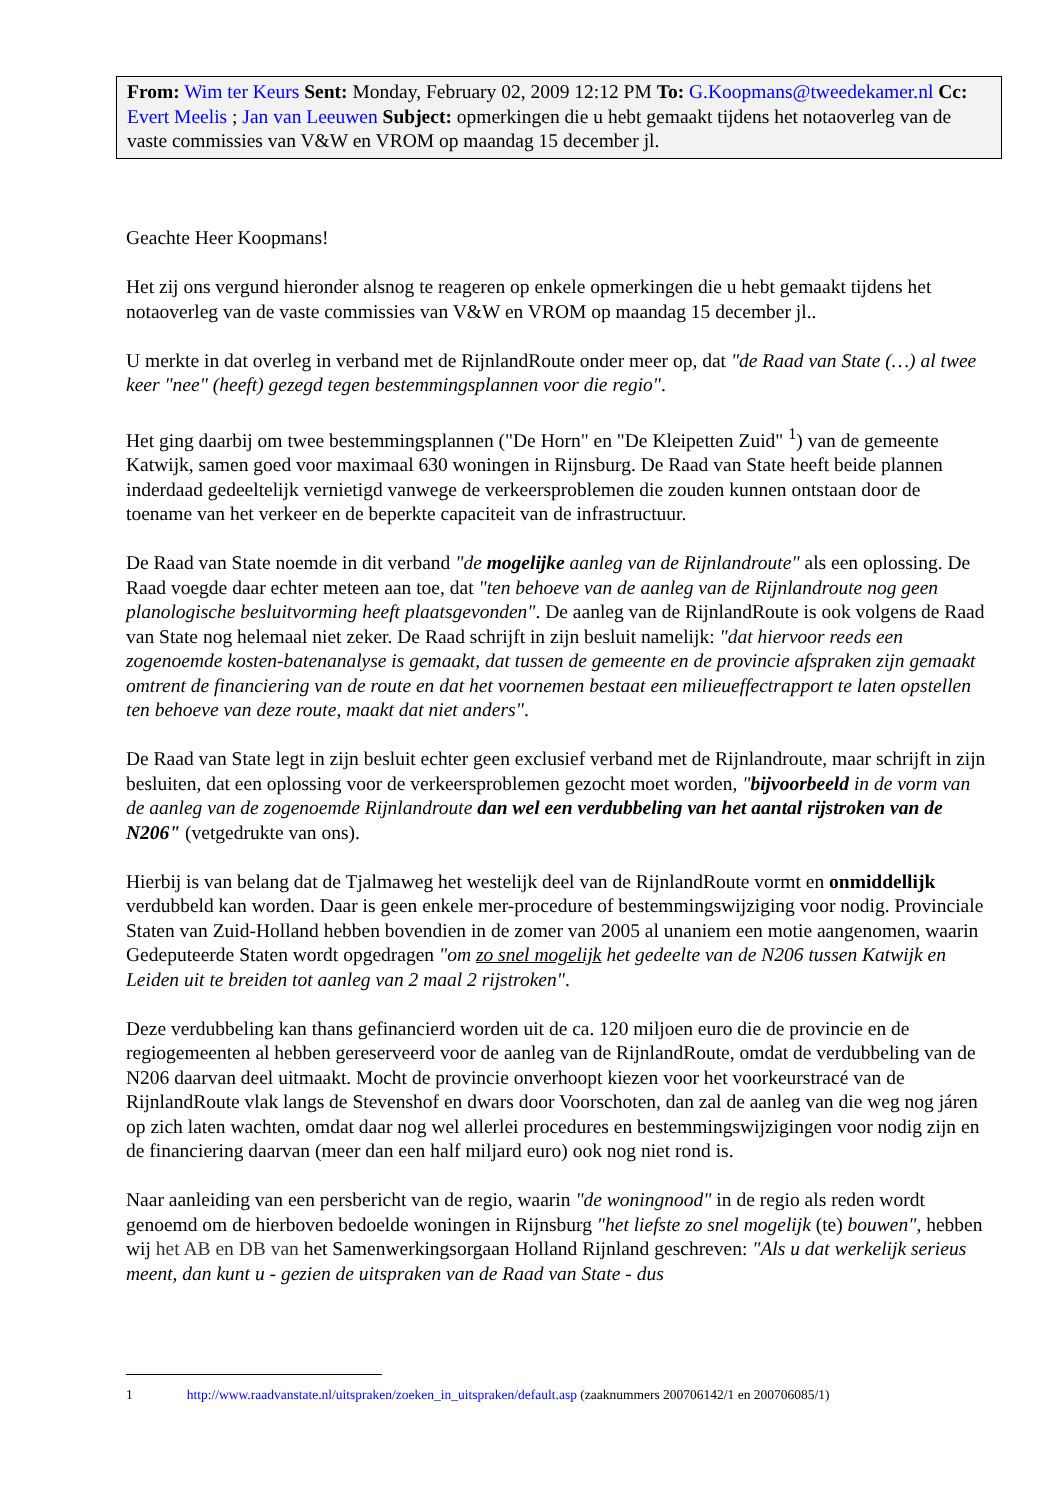From: Wim ter Keurs Sent: Monday, February 02, 2009 12:12 PM To: G.Koopmans@tweedekamer.nl Cc: Evert Meelis ; Jan van Leeuwen Subject: opmerkingen die u hebt gemaakt tijdens het notaoverleg van de vaste commissies van V&W en VROM op maandag 15 december jl.
Geachte Heer Koopmans!
Het zij ons vergund hieronder alsnog te reageren op enkele opmerkingen die u hebt gemaakt tijdens het notaoverleg van de vaste commissies van V&W en VROM op maandag 15 december jl..
U merkte in dat overleg in verband met de RijnlandRoute onder meer op, dat "de Raad van State (…) al twee keer "nee" (heeft) gezegd tegen bestemmingsplannen voor die regio".
Het ging daarbij om twee bestemmingsplannen ("De Horn" en "De Kleipetten Zuid" <sup>1</sup>) van de gemeente Katwijk, samen goed voor maximaal 630 woningen in Rijnsburg. De Raad van State heeft beide plannen inderdaad gedeeltelijk vernietigd vanwege de verkeersproblemen die zouden kunnen ontstaan door de toename van het verkeer en de beperkte capaciteit van de infrastructuur.
De Raad van State noemde in dit verband "de mogelijke aanleg van de Rijnlandroute" als een oplossing. De Raad voegde daar echter meteen aan toe, dat "ten behoeve van de aanleg van de Rijnlandroute nog geen planologische besluitvorming heeft plaatsgevonden". De aanleg van de RijnlandRoute is ook volgens de Raad van State nog helemaal niet zeker. De Raad schrijft in zijn besluit namelijk: "dat hiervoor reeds een zogenoemde kosten-batenanalyse is gemaakt, dat tussen de gemeente en de provincie afspraken zijn gemaakt omtrent de financiering van de route en dat het voornemen bestaat een milieueffectrapport te laten opstellen ten behoeve van deze route, maakt dat niet anders".
De Raad van State legt in zijn besluit echter geen exclusief verband met de Rijnlandroute, maar schrijft in zijn besluiten, dat een oplossing voor de verkeersproblemen gezocht moet worden, "bijvoorbeeld in de vorm van de aanleg van de zogenoemde Rijnlandroute dan wel een verdubbeling van het aantal rijstroken van de N206" (vetgedrukte van ons).
Hierbij is van belang dat de Tjalmaweg het westelijk deel van de RijnlandRoute vormt en onmiddellijk verdubbeld kan worden. Daar is geen enkele mer-procedure of bestemmingswijziging voor nodig. Provinciale Staten van Zuid-Holland hebben bovendien in de zomer van 2005 al unaniem een motie aangenomen, waarin Gedeputeerde Staten wordt opgedragen "om zo snel mogelijk het gedeelte van de N206 tussen Katwijk en Leiden uit te breiden tot aanleg van 2 maal 2 rijstroken".
Deze verdubbeling kan thans gefinancierd worden uit de ca. 120 miljoen euro die de provincie en de regiogemeenten al hebben gereserveerd voor de aanleg van de RijnlandRoute, omdat de verdubbeling van de N206 daarvan deel uitmaakt. Mocht de provincie onverhoopt kiezen voor het voorkeurstracé van de RijnlandRoute vlak langs de Stevenshof en dwars door Voorschoten, dan zal de aanleg van die weg nog járen op zich laten wachten, omdat daar nog wel allerlei procedures en bestemmingswijzigingen voor nodig zijn en de financiering daarvan (meer dan een half miljard euro) ook nog niet rond is.
Naar aanleiding van een persbericht van de regio, waarin "de woningnood" in de regio als reden wordt genoemd om de hierboven bedoelde woningen in Rijnsburg "het liefste zo snel mogelijk (te) bouwen", hebben wij het AB en DB van het Samenwerkingsorgaan Holland Rijnland geschreven: "Als u dat werkelijk serieus meent, dan kunt u - gezien de uitspraken van de Raad van State - dus
1 http://www.raadvanstate.nl/uitspraken/zoeken_in_uitspraken/default.asp (zaaknummers 200706142/1 en 200706085/1)